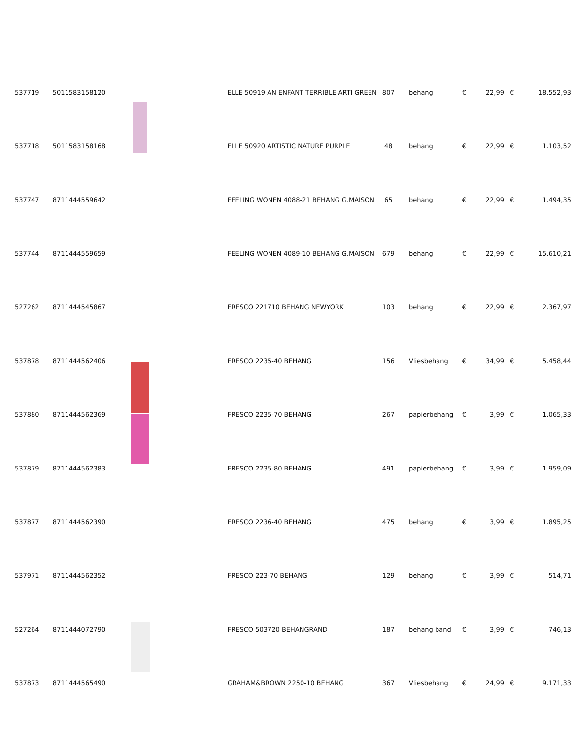| 537719 | 5011583158120 | | ELLE 50919 AN ENFANT TERRIBLE ARTI GREEN | 807 | behang | € | 22,99 | € | 18.552,93 |
| 537718 | 5011583158168 | | ELLE 50920 ARTISTIC NATURE PURPLE | 48 | behang | € | 22,99 | € | 1.103,52 |
| 537747 | 8711444559642 | | FEELING WONEN 4088-21 BEHANG G.MAISON | 65 | behang | € | 22,99 | € | 1.494,35 |
| 537744 | 8711444559659 | | FEELING WONEN 4089-10 BEHANG G.MAISON | 679 | behang | € | 22,99 | € | 15.610,21 |
| 527262 | 8711444545867 | | FRESCO 221710 BEHANG NEWYORK | 103 | behang | € | 22,99 | € | 2.367,97 |
| 537878 | 8711444562406 | | FRESCO 2235-40 BEHANG | 156 | Vliesbehang | € | 34,99 | € | 5.458,44 |
| 537880 | 8711444562369 | | FRESCO 2235-70 BEHANG | 267 | papierbehang | € | 3,99 | € | 1.065,33 |
| 537879 | 8711444562383 | | FRESCO 2235-80 BEHANG | 491 | papierbehang | € | 3,99 | € | 1.959,09 |
| 537877 | 8711444562390 | | FRESCO 2236-40 BEHANG | 475 | behang | € | 3,99 | € | 1.895,25 |
| 537971 | 8711444562352 | | FRESCO 223-70 BEHANG | 129 | behang | € | 3,99 | € | 514,71 |
| 527264 | 8711444072790 | | FRESCO 503720 BEHANGRAND | 187 | behang band | € | 3,99 | € | 746,13 |
| 537873 | 8711444565490 | | GRAHAM&BROWN 2250-10 BEHANG | 367 | Vliesbehang | € | 24,99 | € | 9.171,33 |